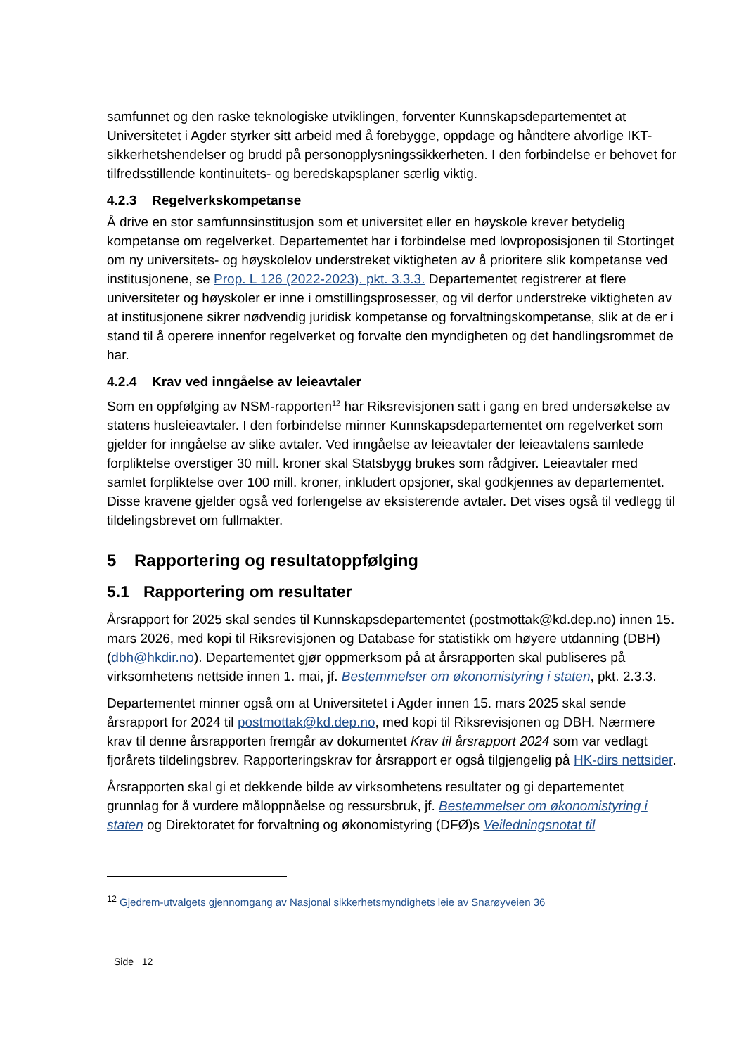samfunnet og den raske teknologiske utviklingen, forventer Kunnskapsdepartementet at Universitetet i Agder styrker sitt arbeid med å forebygge, oppdage og håndtere alvorlige IKT-sikkerhetshendelser og brudd på personopplysningssikkerheten. I den forbindelse er behovet for tilfredsstillende kontinuitets- og beredskapsplaner særlig viktig.
4.2.3 Regelverkskompetanse
Å drive en stor samfunnsinstitusjon som et universitet eller en høyskole krever betydelig kompetanse om regelverket. Departementet har i forbindelse med lovproposisjonen til Stortinget om ny universitets- og høyskolelov understreket viktigheten av å prioritere slik kompetanse ved institusjonene, se Prop. L 126 (2022-2023). pkt. 3.3.3. Departementet registrerer at flere universiteter og høyskoler er inne i omstillingsprosesser, og vil derfor understreke viktigheten av at institusjonene sikrer nødvendig juridisk kompetanse og forvaltningskompetanse, slik at de er i stand til å operere innenfor regelverket og forvalte den myndigheten og det handlingsrommet de har.
4.2.4 Krav ved inngåelse av leieavtaler
Som en oppfølging av NSM-rapporten<sup>12</sup> har Riksrevisjonen satt i gang en bred undersøkelse av statens husleieavtaler. I den forbindelse minner Kunnskapsdepartementet om regelverket som gjelder for inngåelse av slike avtaler. Ved inngåelse av leieavtaler der leieavtalens samlede forpliktelse overstiger 30 mill. kroner skal Statsbygg brukes som rådgiver. Leieavtaler med samlet forpliktelse over 100 mill. kroner, inkludert opsjoner, skal godkjennes av departementet. Disse kravene gjelder også ved forlengelse av eksisterende avtaler. Det vises også til vedlegg til tildelingsbrevet om fullmakter.
5 Rapportering og resultatoppfølging
5.1 Rapportering om resultater
Årsrapport for 2025 skal sendes til Kunnskapsdepartementet (postmottak@kd.dep.no) innen 15. mars 2026, med kopi til Riksrevisjonen og Database for statistikk om høyere utdanning (DBH) (dbh@hkdir.no). Departementet gjør oppmerksom på at årsrapporten skal publiseres på virksomhetens nettside innen 1. mai, jf. Bestemmelser om økonomistyring i staten, pkt. 2.3.3.
Departementet minner også om at Universitetet i Agder innen 15. mars 2025 skal sende årsrapport for 2024 til postmottak@kd.dep.no, med kopi til Riksrevisjonen og DBH. Nærmere krav til denne årsrapporten fremgår av dokumentet Krav til årsrapport 2024 som var vedlagt fjorårets tildelingsbrev. Rapporteringskrav for årsrapport er også tilgjengelig på HK-dirs nettsider.
Årsrapporten skal gi et dekkende bilde av virksomhetens resultater og gi departementet grunnlag for å vurdere måloppnåelse og ressursbruk, jf. Bestemmelser om økonomistyring i staten og Direktoratet for forvaltning og økonomistyring (DFØ)s Veiledningsnotat til
<sup>12</sup> Gjedrem-utvalgets gjennomgang av Nasjonal sikkerhetsmyndighets leie av Snarøyveien 36
Side 12